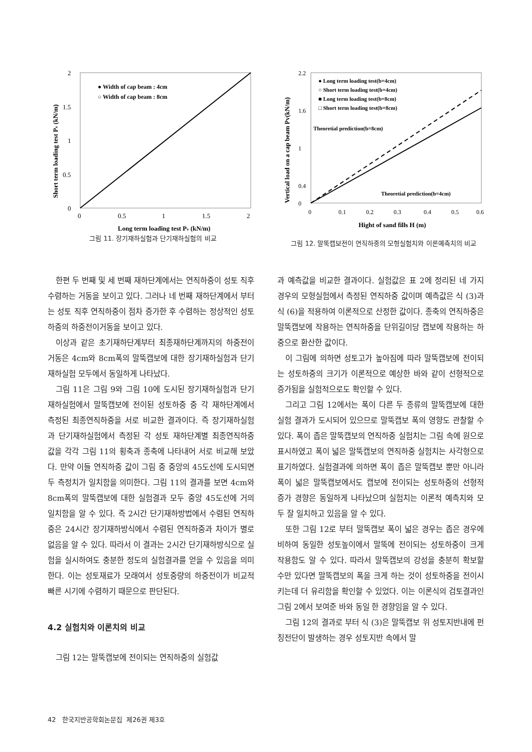2
1.5
1
0.5
0
0
0.5
1
1.5
2
● Width of cap beam : 4cm
○ Width of cap beam : 8cm
Long term loading test Pv (kN/m)
Short term loading test Pv (kN/m)
그림 11. 장기재하실험과 단기재하실험의 비교
2.2
1.6
1
0.4
0
0
0.1
0.2
0.3
0.4
0.5
0.6
● Long term loading test(b=4cm)
○ Short term loading test(b=4cm)
■ Long term loading test(b=8cm)
□ Short term loading test(b=8cm)
Theoretial prediction(b=8cm)
Theoretial prediction(b=4cm)
Hight of sand fills H (m)
Vertical load on a cap beam Pv(kN/m)
그림 12. 말뚝캡보전이 연직하중의 모형실험치와 이론예측치의 비교
한편 두 번째 및 세 번째 재하단계에서는 연직하중이 성토 직후 수렴하는 거동을 보이고 있다. 그러나 네 번째 재하단계에서 부터는 성토 직후 연직하중이 점차 증가한 후 수렴하는 정상적인 성토하중의 하중전이거동을 보이고 있다.
이상과 같은 초기재하단계부터 최종재하단계까지의 하중전이거동은 4cm와 8cm폭의 말뚝캡보에 대한 장기재하실험과 단기재하실험 모두에서 동일하게 나타났다.
그림 11은 그림 9와 그림 10에 도시된 장기재하실험과 단기재하실험에서 말뚝캡보에 전이된 성토하중 중 각 재하단계에서 측정된 최종연직하중을 서로 비교한 결과이다. 즉 장기재하실험과 단기재하실험에서 측정된 각 성토 재하단계별 최종연직하중 값을 각각 그림 11의 횡축과 종축에 나타내어 서로 비교해 보았다. 만약 이들 연직하중 값이 그림 중 중앙의 45도선에 도시되면 두 측정치가 일치함을 의미한다. 그림 11의 결과를 보면 4cm와 8cm폭의 말뚝캡보에 대한 실험결과 모두 중앙 45도선에 거의 일치함을 알 수 있다. 즉 2시간 단기재하방법에서 수렴된 연직하중은 24시간 장기재하방식에서 수렴된 연직하중과 차이가 별로 없음을 알 수 있다. 따라서 이 결과는 2시간 단기재하방식으로 실험을 실시하여도 충분한 정도의 실험결과를 얻을 수 있음을 의미한다. 이는 성토재료가 모래여서 성토중량의 하중전이가 비교적 빠른 시기에 수렴하기 때문으로 판단된다.
4.2 실험치와 이론치의 비교
그림 12는 말뚝캡보에 전이되는 연직하중의 실험값
과 예측값을 비교한 결과이다. 실험값은 표 2에 정리된 네 가지 경우의 모형실험에서 측정된 연직하중 값이며 예측값은 식 (3)과 식 (6)을 적용하여 이론적으로 산정한 값이다. 종축의 연직하중은 말뚝캡보에 작용하는 연직하중을 단위길이당 캡보에 작용하는 하중으로 환산한 값이다.
이 그림에 의하면 성토고가 높아짐에 따라 말뚝캡보에 전이되는 성토하중의 크기가 이론적으로 예상한 바와 같이 선형적으로 증가됨을 실험적으로도 확인할 수 있다.
그리고 그림 12에서는 폭이 다른 두 종류의 말뚝캡보에 대한 실험 결과가 도시되어 있으므로 말뚝캡보 폭의 영향도 관찰할 수 있다. 폭이 좁은 말뚝캡보의 연직하중 실험치는 그림 속에 원으로 표시하였고 폭이 넓은 말뚝캡보의 연직하중 실험치는 사각형으로 표기하였다. 실험결과에 의하면 폭이 좁은 말뚝캡보 뿐만 아니라 폭이 넓은 말뚝캡보에서도 캡보에 전이되는 성토하중의 선형적 증가 경향은 동일하게 나타났으며 실험치는 이론적 예측치와 모두 잘 일치하고 있음을 알 수 있다.
또한 그림 12로 부터 말뚝캡보 폭이 넓은 경우는 좁은 경우에 비하여 동일한 성토높이에서 말뚝에 전이되는 성토하중이 크게 작용함도 알 수 있다. 따라서 말뚝캡보의 강성을 충분히 확보할 수만 있다면 말뚝캡보의 폭을 크게 하는 것이 성토하중을 전이시키는데 더 유리함을 확인할 수 있었다. 이는 이론식의 검토결과인 그림 2에서 보여준 바와 동일 한 경향임을 알 수 있다.
그림 12의 결과로 부터 식 (3)은 말뚝캡보 위 성토지반내에 펀칭전단이 발생하는 경우 성토지반 속에서 말
42 한국지반공학회논문집 제26권 제3호